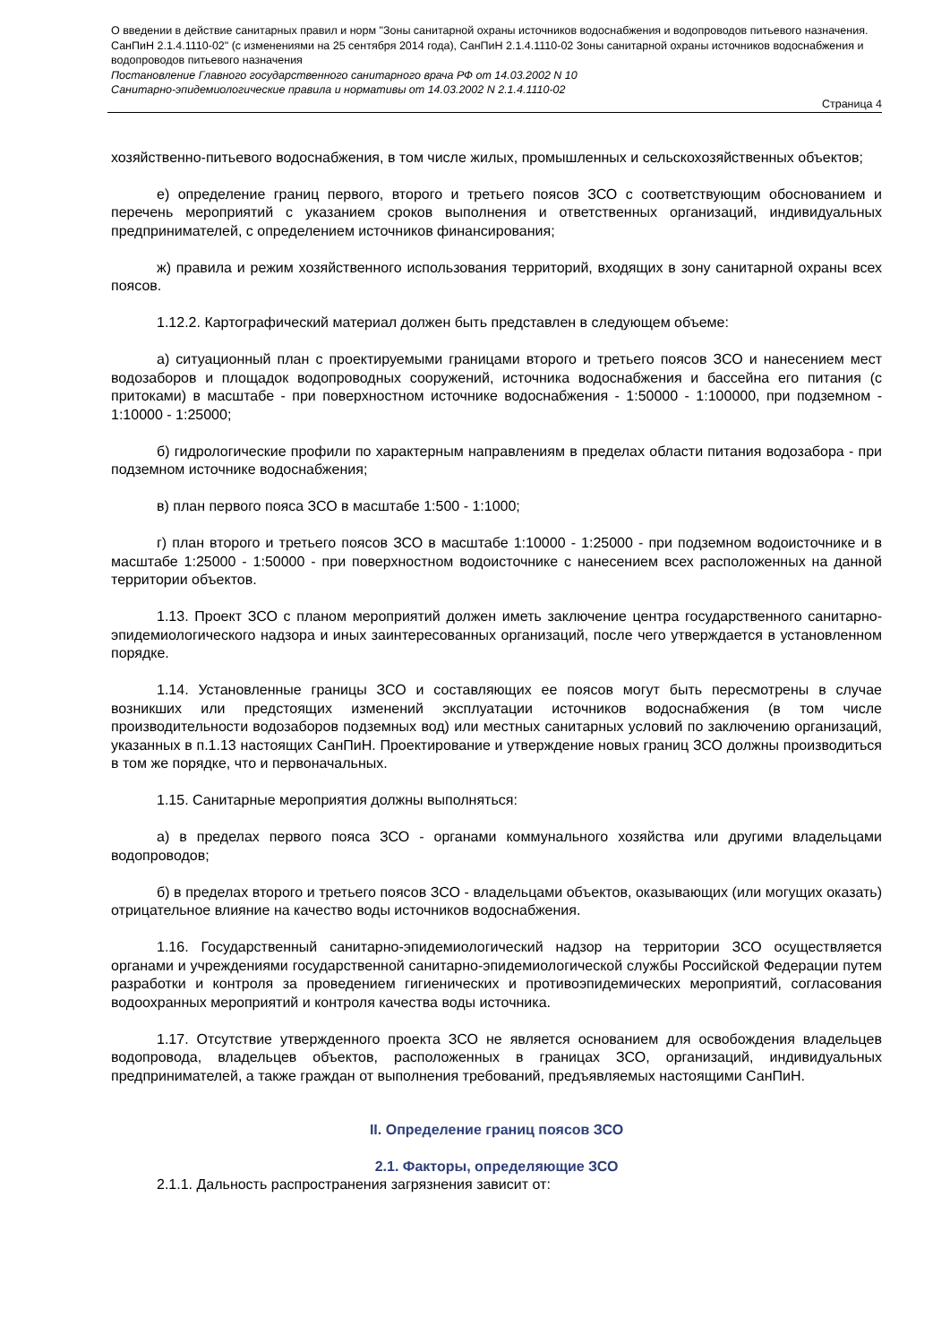О введении в действие санитарных правил и норм "Зоны санитарной охраны источников водоснабжения и водопроводов питьевого назначения. СанПиН 2.1.4.1110-02" (с изменениями на 25 сентября 2014 года), СанПиН 2.1.4.1110-02 Зоны санитарной охраны источников водоснабжения и водопроводов питьевого назначения
Постановление Главного государственного санитарного врача РФ от 14.03.2002 N 10
Санитарно-эпидемиологические правила и нормативы от 14.03.2002 N 2.1.4.1110-02
Страница 4
хозяйственно-питьевого водоснабжения, в том числе жилых, промышленных и сельскохозяйственных объектов;
е) определение границ первого, второго и третьего поясов ЗСО с соответствующим обоснованием и перечень мероприятий с указанием сроков выполнения и ответственных организаций, индивидуальных предпринимателей, с определением источников финансирования;
ж) правила и режим хозяйственного использования территорий, входящих в зону санитарной охраны всех поясов.
1.12.2. Картографический материал должен быть представлен в следующем объеме:
а) ситуационный план с проектируемыми границами второго и третьего поясов ЗСО и нанесением мест водозаборов и площадок водопроводных сооружений, источника водоснабжения и бассейна его питания (с притоками) в масштабе - при поверхностном источнике водоснабжения - 1:50000 - 1:100000, при подземном - 1:10000 - 1:25000;
б) гидрологические профили по характерным направлениям в пределах области питания водозабора - при подземном источнике водоснабжения;
в) план первого пояса ЗСО в масштабе 1:500 - 1:1000;
г) план второго и третьего поясов ЗСО в масштабе 1:10000 - 1:25000 - при подземном водоисточнике и в масштабе 1:25000 - 1:50000 - при поверхностном водоисточнике с нанесением всех расположенных на данной территории объектов.
1.13. Проект ЗСО с планом мероприятий должен иметь заключение центра государственного санитарно-эпидемиологического надзора и иных заинтересованных организаций, после чего утверждается в установленном порядке.
1.14. Установленные границы ЗСО и составляющих ее поясов могут быть пересмотрены в случае возникших или предстоящих изменений эксплуатации источников водоснабжения (в том числе производительности водозаборов подземных вод) или местных санитарных условий по заключению организаций, указанных в п.1.13 настоящих СанПиН. Проектирование и утверждение новых границ ЗСО должны производиться в том же порядке, что и первоначальных.
1.15. Санитарные мероприятия должны выполняться:
а) в пределах первого пояса ЗСО - органами коммунального хозяйства или другими владельцами водопроводов;
б) в пределах второго и третьего поясов ЗСО - владельцами объектов, оказывающих (или могущих оказать) отрицательное влияние на качество воды источников водоснабжения.
1.16. Государственный санитарно-эпидемиологический надзор на территории ЗСО осуществляется органами и учреждениями государственной санитарно-эпидемиологической службы Российской Федерации путем разработки и контроля за проведением гигиенических и противоэпидемических мероприятий, согласования водоохранных мероприятий и контроля качества воды источника.
1.17. Отсутствие утвержденного проекта ЗСО не является основанием для освобождения владельцев водопровода, владельцев объектов, расположенных в границах ЗСО, организаций, индивидуальных предпринимателей, а также граждан от выполнения требований, предъявляемых настоящими СанПиН.
II. Определение границ поясов ЗСО
2.1. Факторы, определяющие ЗСО
2.1.1. Дальность распространения загрязнения зависит от: